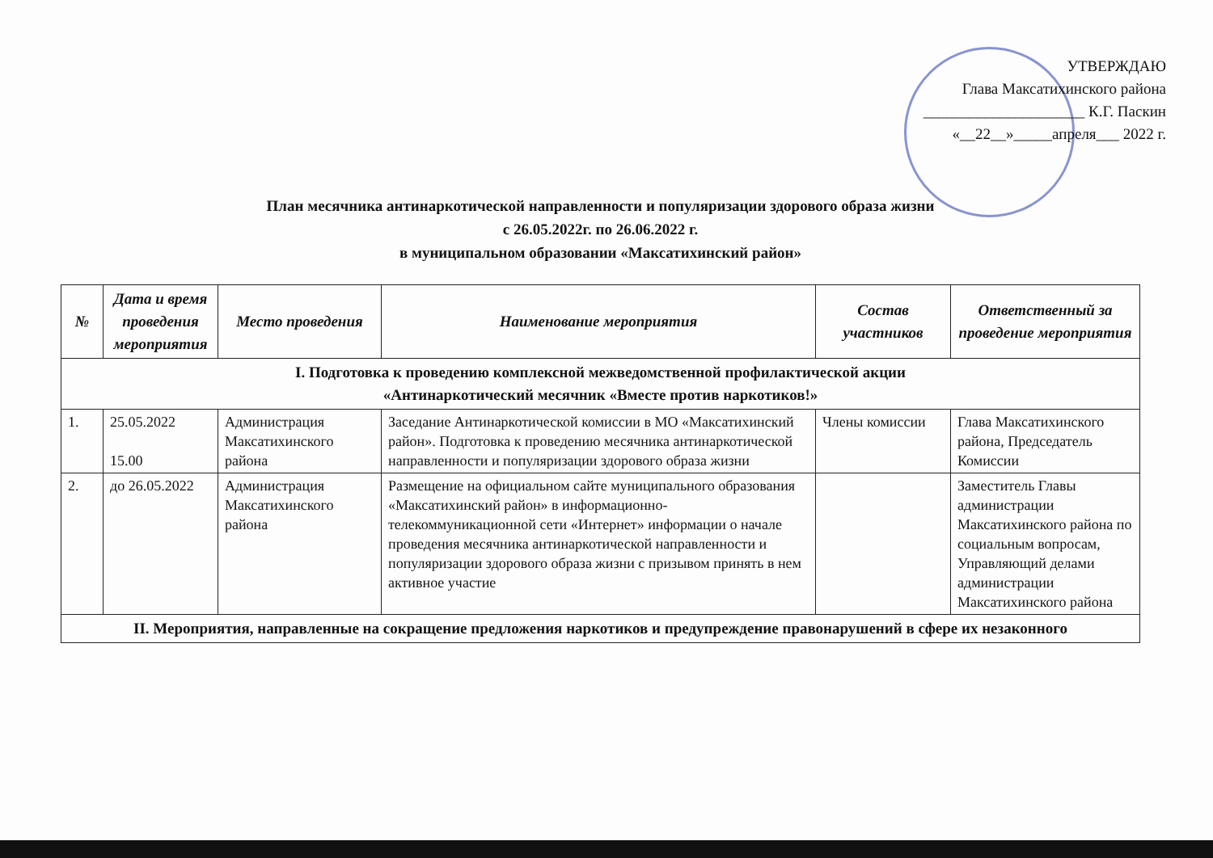УТВЕРЖДАЮ
Глава Максатихинского района
_____________________ К.Г. Паскин
«__22__»_____апреля___ 2022 г.
План месячника антинаркотической направленности и популяризации здорового образа жизни
с 26.05.2022г. по 26.06.2022 г.
в муниципальном образовании «Максатихинский район»
| № | Дата и время проведения мероприятия | Место проведения | Наименование мероприятия | Состав участников | Ответственный за проведение мероприятия |
| --- | --- | --- | --- | --- | --- |
| I. Подготовка к проведению комплексной межведомственной профилактической акции «Антинаркотический месячник «Вместе против наркотиков!» | | | | | |
| 1. | 25.05.2022 15.00 | Администрация Максатихинского района | Заседание Антинаркотической комиссии в МО «Максатихинский район». Подготовка к проведению месячника антинаркотической направленности и популяризации здорового образа жизни | Члены комиссии | Глава Максатихинского района, Председатель Комиссии |
| 2. | до 26.05.2022 | Администрация Максатихинского района | Размещение на официальном сайте муниципального образования «Максатихинский район» в информационно-телекоммуникационной сети «Интернет» информации о начале проведения месячника антинаркотической направленности и популяризации здорового образа жизни с призывом принять в нем активное участие | | Заместитель Главы администрации Максатихинского района по социальным вопросам, Управляющий делами администрации Максатихинского района |
| II. Мероприятия, направленные на сокращение предложения наркотиков и предупреждение правонарушений в сфере их незаконного | | | | | |